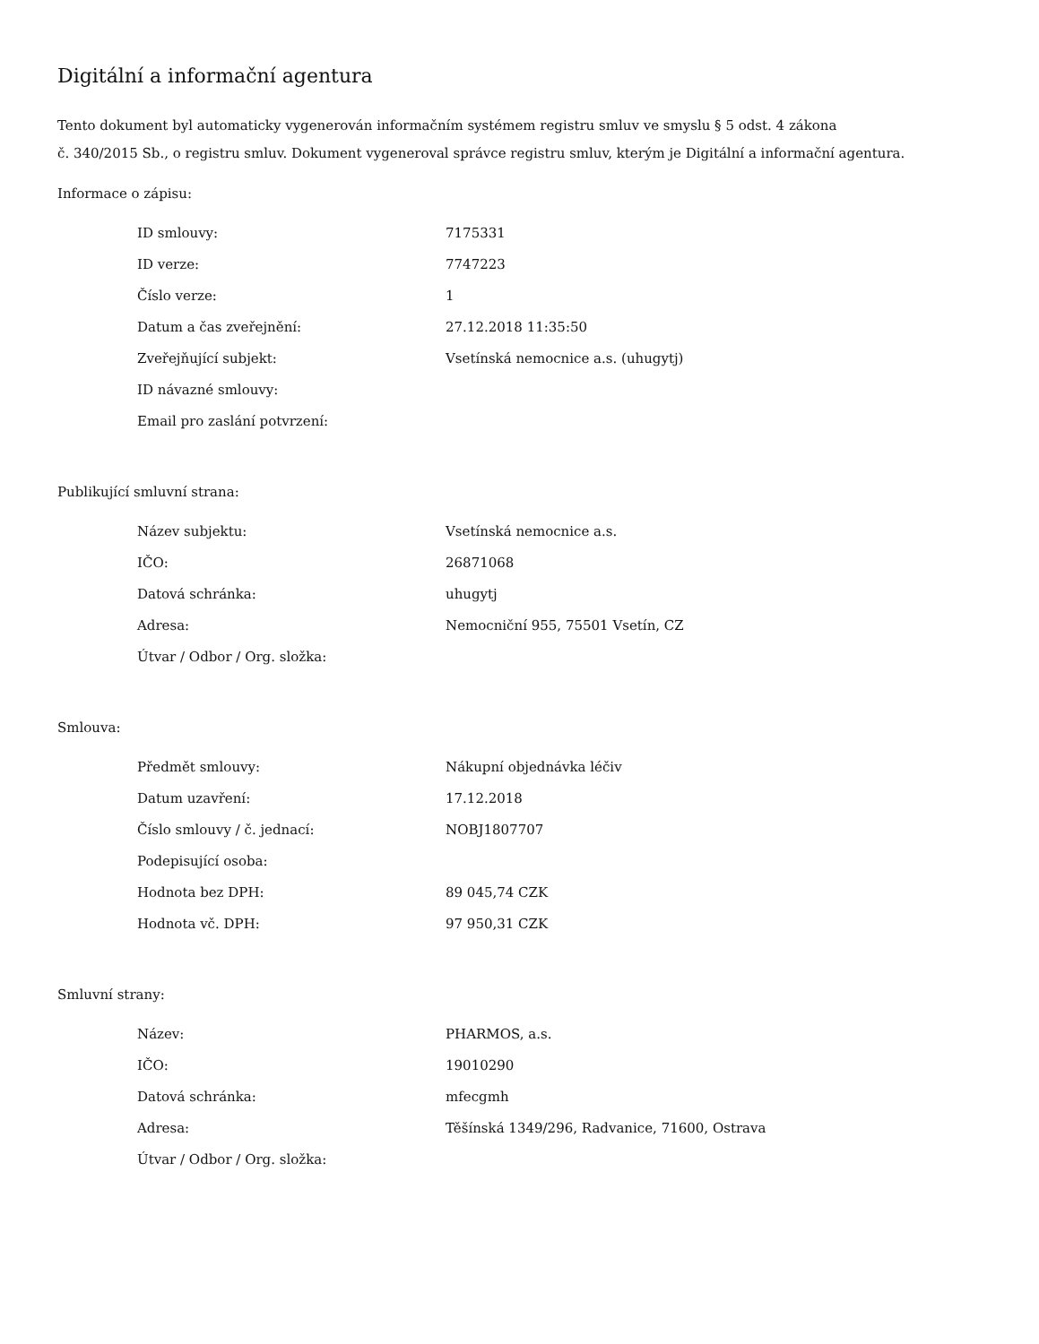Digitální a informační agentura
Tento dokument byl automaticky vygenerován informačním systémem registru smluv ve smyslu § 5 odst. 4 zákona
č. 340/2015 Sb., o registru smluv. Dokument vygeneroval správce registru smluv, kterým je Digitální a informační agentura.
Informace o zápisu:
| ID smlouvy: | 7175331 |
| ID verze: | 7747223 |
| Číslo verze: | 1 |
| Datum a čas zveřejnění: | 27.12.2018 11:35:50 |
| Zveřejňující subjekt: | Vsetínská nemocnice a.s. (uhugytj) |
| ID návazné smlouvy: | |
| Email pro zaslání potvrzení: | |
Publikující smluvní strana:
| Název subjektu: | Vsetínská nemocnice a.s. |
| IČO: | 26871068 |
| Datová schránka: | uhugytj |
| Adresa: | Nemocniční 955, 75501 Vsetín, CZ |
| Útvar / Odbor / Org. složka: | |
Smlouva:
| Předmět smlouvy: | Nákupní objednávka léčiv |
| Datum uzavření: | 17.12.2018 |
| Číslo smlouvy / č. jednací: | NOBJ1807707 |
| Podepisující osoba: | |
| Hodnota bez DPH: | 89 045,74 CZK |
| Hodnota vč. DPH: | 97 950,31 CZK |
Smluvní strany:
| Název: | PHARMOS, a.s. |
| IČO: | 19010290 |
| Datová schránka: | mfecgmh |
| Adresa: | Těšínská 1349/296, Radvanice, 71600, Ostrava |
| Útvar / Odbor / Org. složka: | |